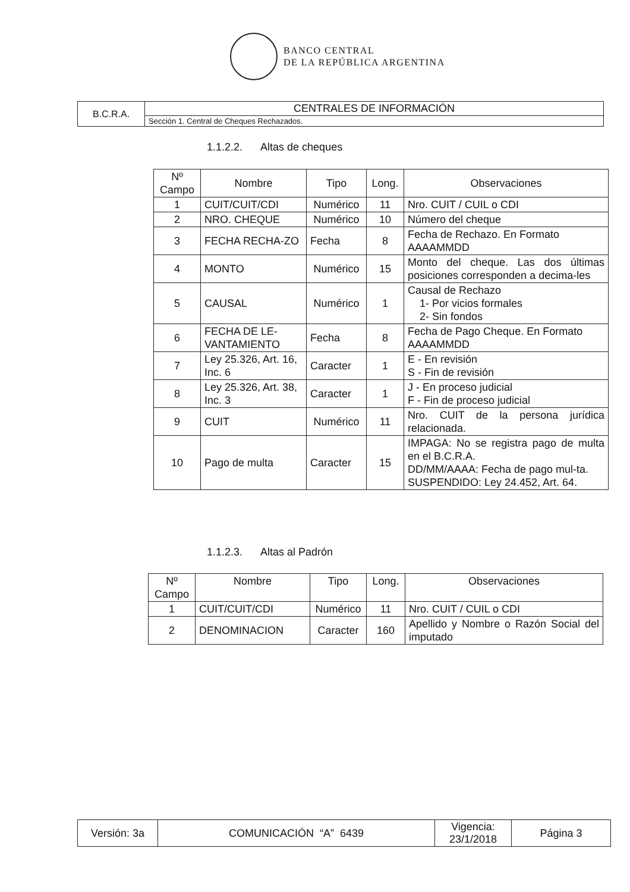BANCO CENTRAL
DE LA REPÚBLICA ARGENTINA
| B.C.R.A. | CENTRALES DE INFORMACIÓN |
| | Sección 1. Central de Cheques Rechazados. |
1.1.2.2. Altas de cheques
| Nº Campo | Nombre | Tipo | Long. | Observaciones |
| --- | --- | --- | --- | --- |
| 1 | CUIT/CUIT/CDI | Numérico | 11 | Nro. CUIT / CUIL o CDI |
| 2 | NRO. CHEQUE | Numérico | 10 | Número del cheque |
| 3 | FECHA RECHA-ZO | Fecha | 8 | Fecha de Rechazo. En Formato AAAAMMDD |
| 4 | MONTO | Numérico | 15 | Monto del cheque. Las dos últimas posiciones corresponden a decima-les |
| 5 | CAUSAL | Numérico | 1 | Causal de Rechazo 1- Por vicios formales 2- Sin fondos |
| 6 | FECHA DE LE-VANTAMIENTO | Fecha | 8 | Fecha de Pago Cheque. En Formato AAAAMMDD |
| 7 | Ley 25.326, Art. 16, Inc. 6 | Caracter | 1 | E - En revisión S - Fin de revisión |
| 8 | Ley 25.326, Art. 38, Inc. 3 | Caracter | 1 | J - En proceso judicial F - Fin de proceso judicial |
| 9 | CUIT | Numérico | 11 | Nro. CUIT de la persona jurídica relacionada. |
| 10 | Pago de multa | Caracter | 15 | IMPAGA: No se registra pago de multa en el B.C.R.A. DD/MM/AAAA: Fecha de pago mul-ta. SUSPENDIDO: Ley 24.452, Art. 64. |
1.1.2.3. Altas al Padrón
| Nº Campo | Nombre | Tipo | Long. | Observaciones |
| --- | --- | --- | --- | --- |
| 1 | CUIT/CUIT/CDI | Numérico | 11 | Nro. CUIT / CUIL o CDI |
| 2 | DENOMINACION | Caracter | 160 | Apellido y Nombre o Razón Social del imputado |
| Versión: 3a | COMUNICACIÓN “A” 6439 | Vigencia: 23/1/2018 | Página 3 |